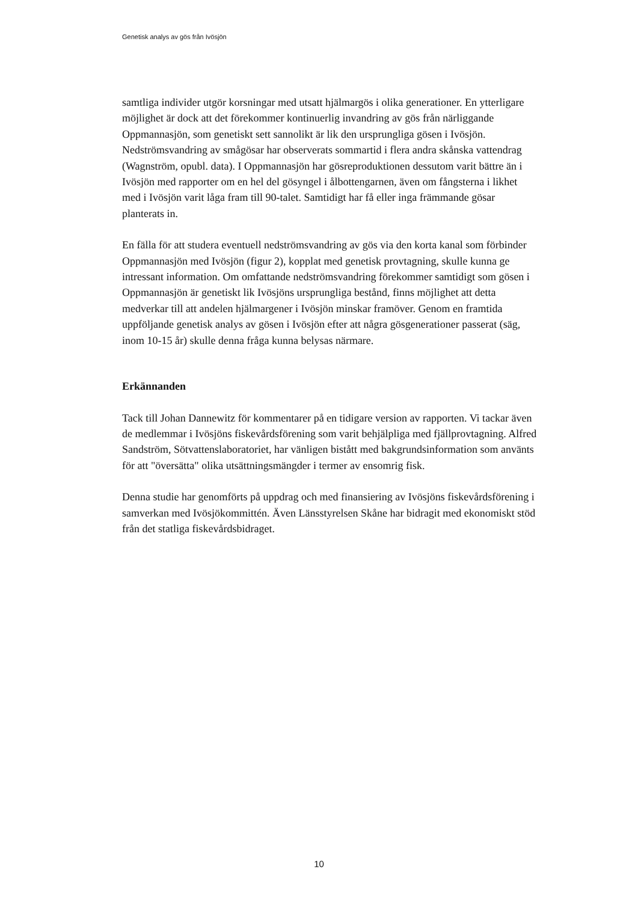Genetisk analys av gös från Ivösjön
samtliga individer utgör korsningar med utsatt hjälmargös i olika generationer. En ytterligare möjlighet är dock att det förekommer kontinuerlig invandring av gös från närliggande Oppmannasjön, som genetiskt sett sannolikt är lik den ursprungliga gösen i Ivösjön. Nedströmsvandring av smågösar har observerats sommartid i flera andra skånska vattendrag (Wagnström, opubl. data). I Oppmannasjön har gösreproduktionen dessutom varit bättre än i Ivösjön med rapporter om en hel del gösyngel i ålbottengarnen, även om fångsterna i likhet med i Ivösjön varit låga fram till 90-talet. Samtidigt har få eller inga främmande gösar planterats in.
En fälla för att studera eventuell nedströmsvandring av gös via den korta kanal som förbinder Oppmannasjön med Ivösjön (figur 2), kopplat med genetisk provtagning, skulle kunna ge intressant information. Om omfattande nedströmsvandring förekommer samtidigt som gösen i Oppmannasjön är genetiskt lik Ivösjöns ursprungliga bestånd, finns möjlighet att detta medverkar till att andelen hjälmargener i Ivösjön minskar framöver. Genom en framtida uppföljande genetisk analys av gösen i Ivösjön efter att några gösgenerationer passerat (säg, inom 10-15 år) skulle denna fråga kunna belysas närmare.
Erkännanden
Tack till Johan Dannewitz för kommentarer på en tidigare version av rapporten. Vi tackar även de medlemmar i Ivösjöns fiskevårdsförening som varit behjälpliga med fjällprovtagning. Alfred Sandström, Sötvattenslaboratoriet, har vänligen bistått med bakgrundsinformation som använts för att "översätta" olika utsättningsmängder i termer av ensomrig fisk.
Denna studie har genomförts på uppdrag och med finansiering av Ivösjöns fiskevårdsförening i samverkan med Ivösjökommittén. Även Länsstyrelsen Skåne har bidragit med ekonomiskt stöd från det statliga fiskevårdsbidraget.
10